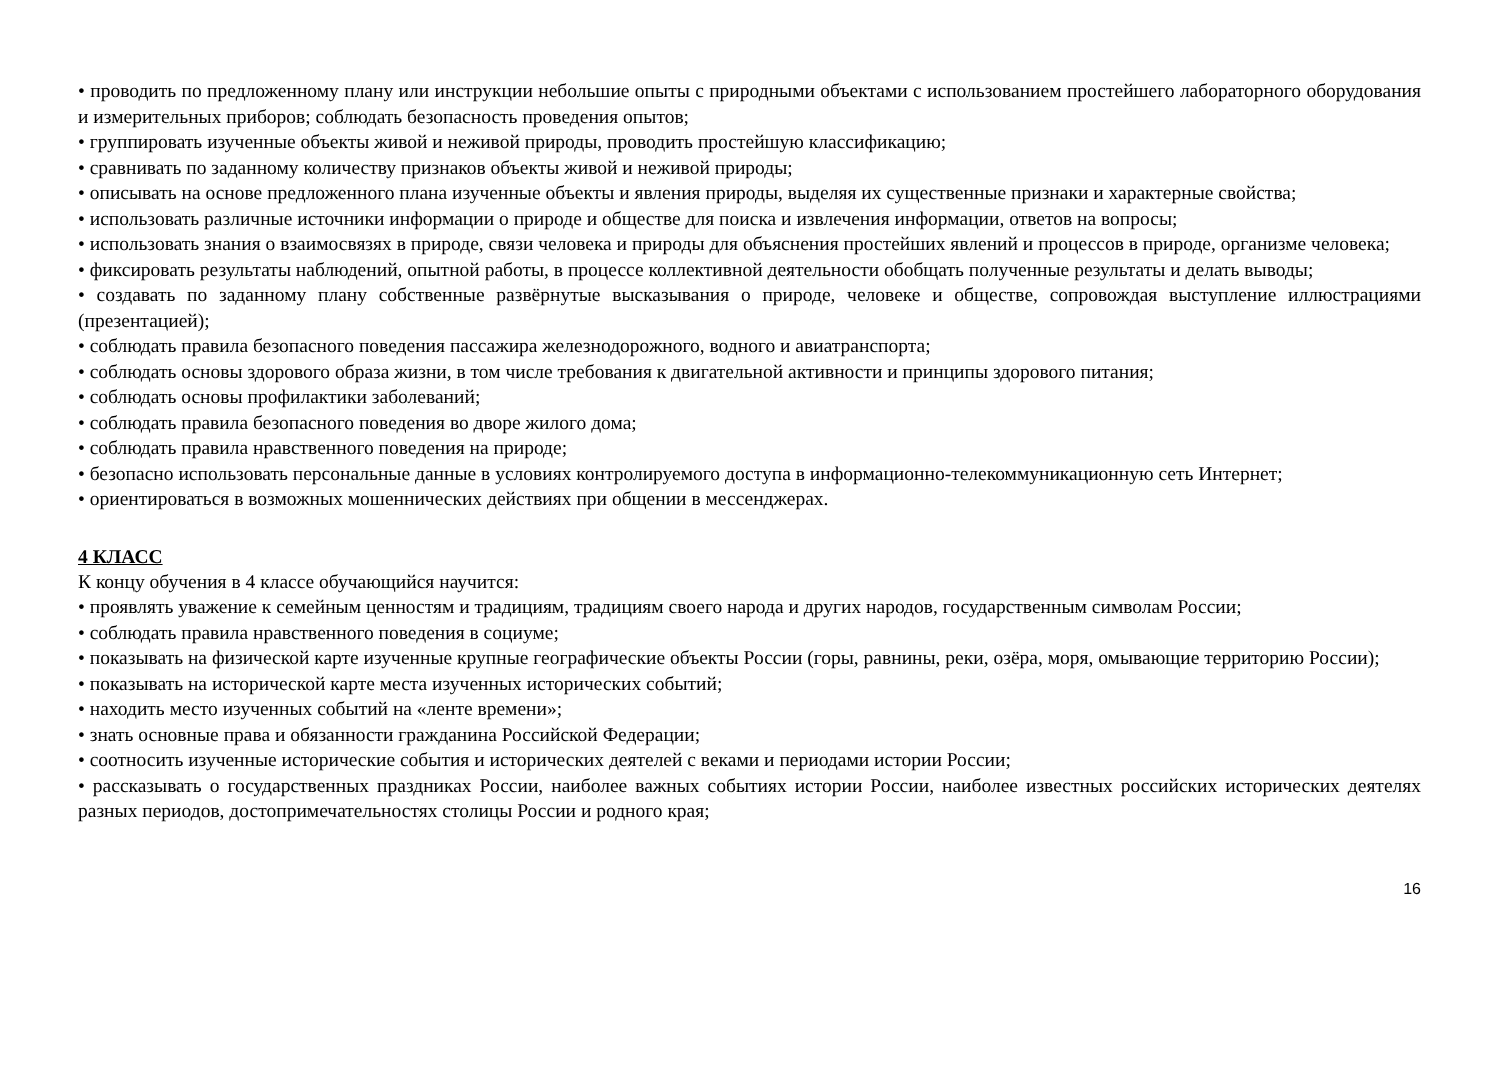• проводить по предложенному плану или инструкции небольшие опыты с природными объектами с использованием простейшего лабораторного оборудования и измерительных приборов; соблюдать безопасность проведения опытов;
• группировать изученные объекты живой и неживой природы, проводить простейшую классификацию;
• сравнивать по заданному количеству признаков объекты живой и неживой природы;
• описывать на основе предложенного плана изученные объекты и явления природы, выделяя их существенные признаки и характерные свойства;
• использовать различные источники информации о природе и обществе для поиска и извлечения информации, ответов на вопросы;
• использовать знания о взаимосвязях в природе, связи человека и природы для объяснения простейших явлений и процессов в природе, организме человека;
• фиксировать результаты наблюдений, опытной работы, в процессе коллективной деятельности обобщать полученные результаты и делать выводы;
• создавать по заданному плану собственные развёрнутые высказывания о природе, человеке и обществе, сопровождая выступление иллюстрациями (презентацией);
• соблюдать правила безопасного поведения пассажира железнодорожного, водного и авиатранспорта;
• соблюдать основы здорового образа жизни, в том числе требования к двигательной активности и принципы здорового питания;
• соблюдать основы профилактики заболеваний;
• соблюдать правила безопасного поведения во дворе жилого дома;
• соблюдать правила нравственного поведения на природе;
• безопасно использовать персональные данные в условиях контролируемого доступа в информационно-телекоммуникационную сеть Интернет;
• ориентироваться в возможных мошеннических действиях при общении в мессенджерах.
4 КЛАСС
К концу обучения в 4 классе обучающийся научится:
• проявлять уважение к семейным ценностям и традициям, традициям своего народа и других народов, государственным символам России;
• соблюдать правила нравственного поведения в социуме;
• показывать на физической карте изученные крупные географические объекты России (горы, равнины, реки, озёра, моря, омывающие территорию России);
• показывать на исторической карте места изученных исторических событий;
• находить место изученных событий на «ленте времени»;
• знать основные права и обязанности гражданина Российской Федерации;
• соотносить изученные исторические события и исторических деятелей с веками и периодами истории России;
• рассказывать о государственных праздниках России, наиболее важных событиях истории России, наиболее известных российских исторических деятелях разных периодов, достопримечательностях столицы России и родного края;
16